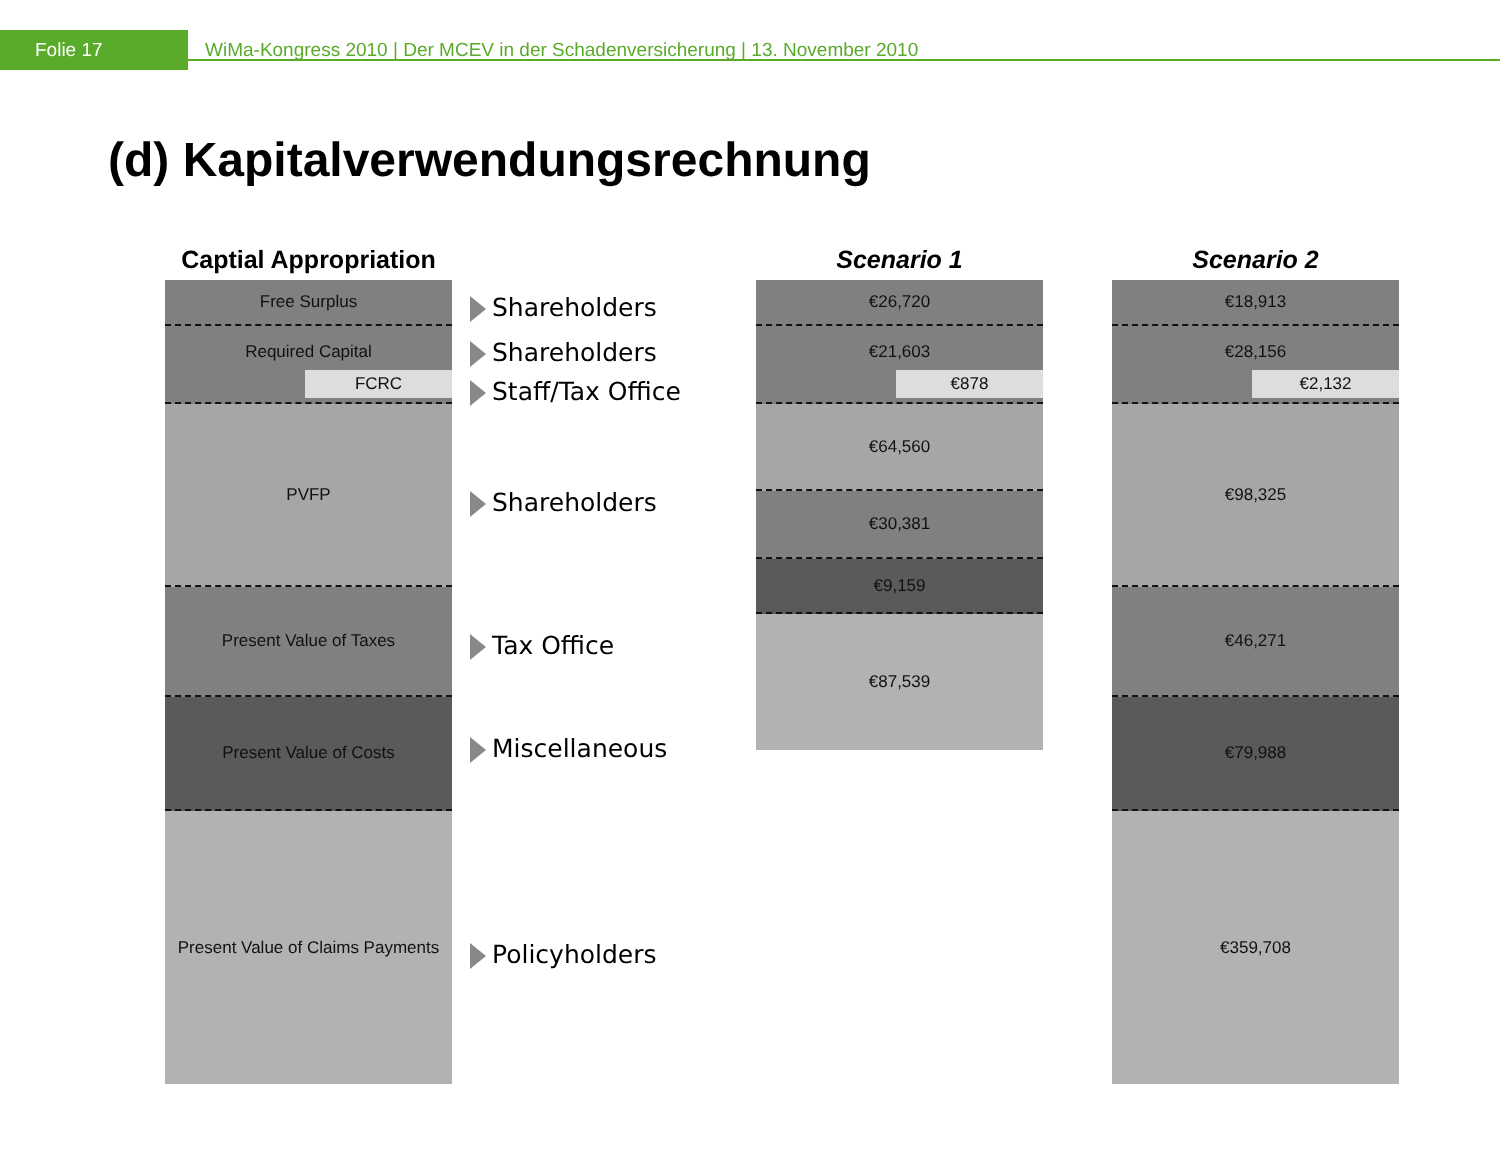Folie 17
WiMa-Kongress 2010 | Der MCEV in der Schadenversicherung | 13. November 2010
(d) Kapitalverwendungsrechnung
Captial Appropriation
Free Surplus
Required Capital
FCRC
PVFP
Present Value of Taxes
Present Value of Costs
Present Value of Claims Payments
Shareholders
Shareholders
Staff/Tax Office
Shareholders
Tax Office
Miscellaneous
Policyholders
Scenario 1
€26,720
€21,603
€878
€64,560
€30,381
€9,159
€87,539
Scenario 2
€18,913
€28,156
€2,132
€98,325
€46,271
€79,988
€359,708